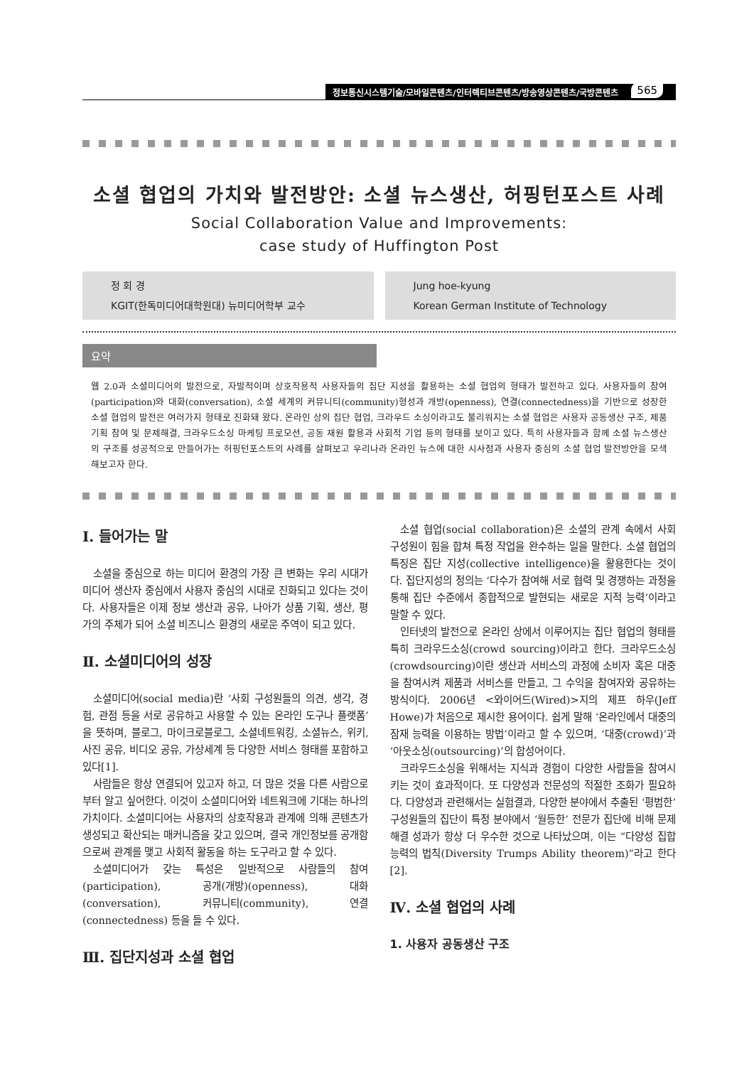정보통신시스템기술/모바일콘텐츠/인터렉티브콘텐츠/방송영상콘텐츠/국방콘텐츠
565
소셜 협업의 가치와 발전방안: 소셜 뉴스생산, 허핑턴포스트 사례
Social Collaboration Value and Improvements:
case study of Huffington Post
정 회 경
KGIT(한독미디어대학원대) 뉴미디어학부 교수
Jung hoe-kyung
Korean German Institute of Technology
요약
웹 2.0과 소셜미디어의 발전으로, 자발적이며 상호작용적 사용자들의 집단 지성을 활용하는 소셜 협업의 형태가 발전하고 있다. 사용자들의 참여(participation)와 대화(conversation), 소셜 세계의 커뮤니티(community)형성과 개방(openness), 연결(connectedness)을 기반으로 성장한 소셜 협업의 발전은 여러가지 형태로 진화돼 왔다. 온라인 상의 집단 협업, 크라우드 소싱이라고도 불리워지는 소셜 협업은 사용자 공동생산 구조, 제품기획 참여 및 문제해결, 크라우드소싱 마케팅 프로모션, 공동 재원 활용과 사회적 기업 등의 형태를 보이고 있다. 특히 사용자들과 함께 소셜 뉴스생산의 구조를 성공적으로 만들어가는 허핑턴포스트의 사례를 살펴보고 우리나라 온라인 뉴스에 대한 시사점과 사용자 중심의 소셜 협업 발전방안을 모색해보고자 한다.
Ⅰ. 들어가는 말
소셜을 중심으로 하는 미디어 환경의 가장 큰 변화는 우리 시대가 미디어 생산자 중심에서 사용자 중심의 시대로 진화되고 있다는 것이다. 사용자들은 이제 정보 생산과 공유, 나아가 상품 기획, 생산, 평가의 주체가 되어 소셜 비즈니스 환경의 새로운 주역이 되고 있다.
Ⅱ. 소셜미디어의 성장
소셜미디어(social media)란 ‘사회 구성원들의 의견, 생각, 경험, 관점 등을 서로 공유하고 사용할 수 있는 온라인 도구나 플랫폼’을 뜻하며, 블로그, 마이크로블로그, 소셜네트워킹, 소셜뉴스, 위키, 사진 공유, 비디오 공유, 가상세계 등 다양한 서비스 형태를 포함하고 있다[1].
사람들은 항상 연결되어 있고자 하고, 더 많은 것을 다른 사람으로부터 알고 싶어한다. 이것이 소셜미디어와 네트워크에 기대는 하나의 가치이다. 소셜미디어는 사용자의 상호작용과 관계에 의해 콘텐츠가 생성되고 확산되는 매커니즘을 갖고 있으며, 결국 개인정보를 공개함으로써 관계를 맺고 사회적 활동을 하는 도구라고 할 수 있다.
소셜미디어가 갖는 특성은 일반적으로 사람들의 참여(participation), 공개(개방)(openness), 대화(conversation), 커뮤니티(community), 연결(connectedness) 등을 들 수 있다.
Ⅲ. 집단지성과 소셜 협업
소셜 협업(social collaboration)은 소셜의 관계 속에서 사회 구성원이 힘을 합쳐 특정 작업을 완수하는 일을 말한다. 소셜 협업의 특징은 집단 지성(collective intelligence)을 활용한다는 것이다. 집단지성의 정의는 ‘다수가 참여해 서로 협력 및 경쟁하는 과정을 통해 집단 수준에서 종합적으로 발현되는 새로운 지적 능력’이라고 말할 수 있다.
인터넷의 발전으로 온라인 상에서 이루어지는 집단 협업의 형태를 특히 크라우드소싱(crowd sourcing)이라고 한다. 크라우드소싱(crowdsourcing)이란 생산과 서비스의 과정에 소비자 혹은 대중을 참여시켜 제품과 서비스를 만들고, 그 수익을 참여자와 공유하는 방식이다. 2006년 <와이어드(Wired)>지의 제프 하우(Jeff Howe)가 처음으로 제시한 용어이다. 쉽게 말해 ‘온라인에서 대중의 잠재 능력을 이용하는 방법’이라고 할 수 있으며, ‘대중(crowd)’과 ‘아웃소싱(outsourcing)’의 합성어이다.
크라우드소싱을 위해서는 지식과 경험이 다양한 사람들을 참여시키는 것이 효과적이다. 또 다양성과 전문성의 적절한 조화가 필요하다. 다양성과 관련해서는 실험결과, 다양한 분야에서 추출된 ‘평범한’ 구성원들의 집단이 특정 분야에서 ‘월등한’ 전문가 집단에 비해 문제해결 성과가 항상 더 우수한 것으로 나타났으며, 이는 “다양성 집합 능력의 법칙(Diversity Trumps Ability theorem)”라고 한다[2].
Ⅳ. 소셜 협업의 사례
1. 사용자 공동생산 구조